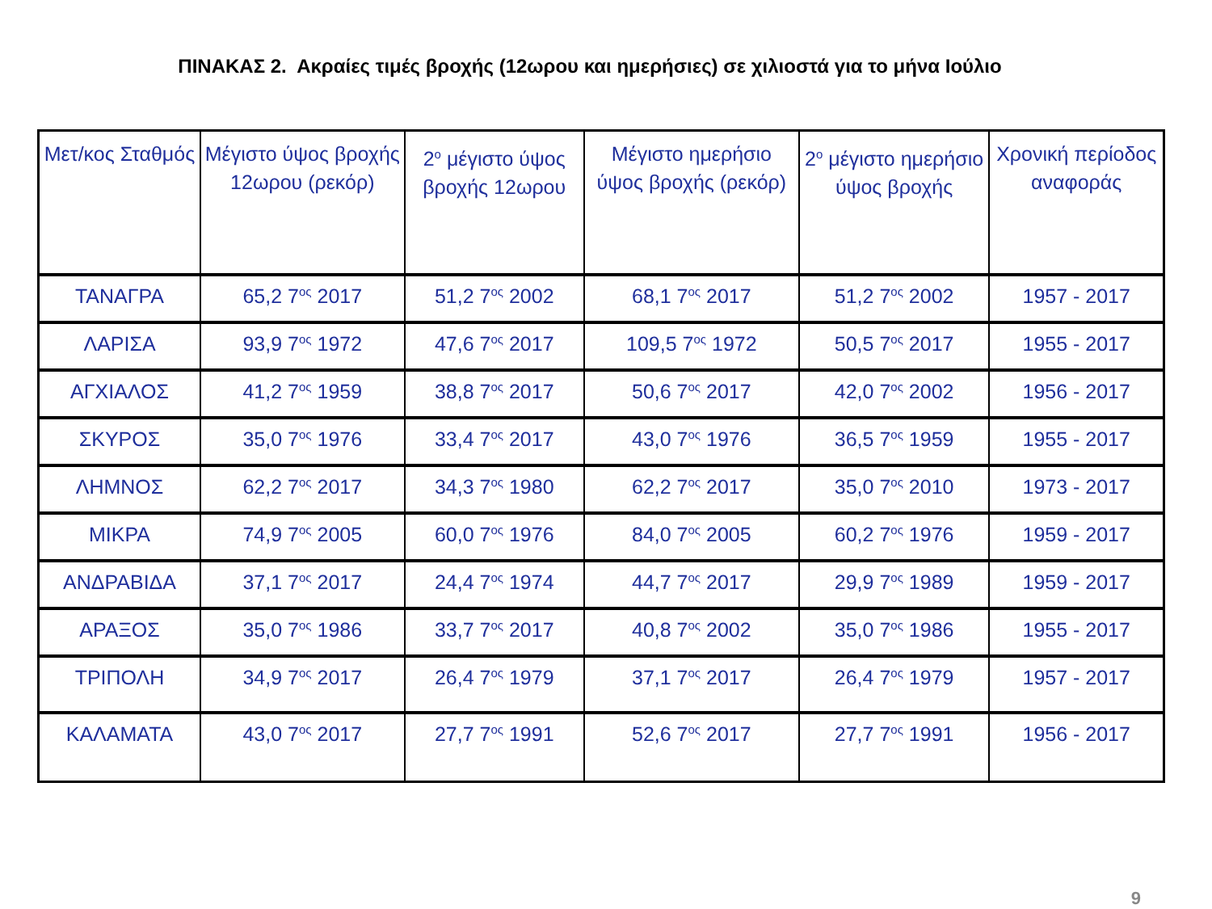ΠΙΝΑΚΑΣ 2. Ακραίες τιμές βροχής (12ωρου και ημερήσιες) σε χιλιοστά για το μήνα Ιούλιο
| Μετ/κος Σταθμός | Μέγιστο ύψος βροχής 12ωρου (ρεκόρ) | 2<sup>ο</sup> μέγιστο ύψος βροχής 12ωρου | Μέγιστο ημερήσιο ύψος βροχής (ρεκόρ) | 2<sup>ο</sup> μέγιστο ημερήσιο ύψος βροχής | Χρονική περίοδος αναφοράς |
| --- | --- | --- | --- | --- | --- |
| ΤΑΝΑΓΡΑ | 65,2 7<sup>ος</sup> 2017 | 51,2 7<sup>ος</sup> 2002 | 68,1 7<sup>ος</sup> 2017 | 51,2 7<sup>ος</sup> 2002 | 1957 - 2017 |
| ΛΑΡΙΣΑ | 93,9 7<sup>ος</sup> 1972 | 47,6 7<sup>ος</sup> 2017 | 109,5 7<sup>ος</sup> 1972 | 50,5 7<sup>ος</sup> 2017 | 1955 - 2017 |
| ΑΓΧΙΑΛΟΣ | 41,2 7<sup>ος</sup> 1959 | 38,8 7<sup>ος</sup> 2017 | 50,6 7<sup>ος</sup> 2017 | 42,0 7<sup>ος</sup> 2002 | 1956 - 2017 |
| ΣΚΥΡΟΣ | 35,0 7<sup>ος</sup> 1976 | 33,4 7<sup>ος</sup> 2017 | 43,0 7<sup>ος</sup> 1976 | 36,5 7<sup>ος</sup> 1959 | 1955 - 2017 |
| ΛΗΜΝΟΣ | 62,2 7<sup>ος</sup> 2017 | 34,3 7<sup>ος</sup> 1980 | 62,2 7<sup>ος</sup> 2017 | 35,0 7<sup>ος</sup> 2010 | 1973 - 2017 |
| ΜΙΚΡΑ | 74,9 7<sup>ος</sup> 2005 | 60,0 7<sup>ος</sup> 1976 | 84,0 7<sup>ος</sup> 2005 | 60,2 7<sup>ος</sup> 1976 | 1959 - 2017 |
| ΑΝΔΡΑΒΙΔΑ | 37,1 7<sup>ος</sup> 2017 | 24,4 7<sup>ος</sup> 1974 | 44,7 7<sup>ος</sup> 2017 | 29,9 7<sup>ος</sup> 1989 | 1959 - 2017 |
| ΑΡΑΞΟΣ | 35,0 7<sup>ος</sup> 1986 | 33,7 7<sup>ος</sup> 2017 | 40,8 7<sup>ος</sup> 2002 | 35,0 7<sup>ος</sup> 1986 | 1955 - 2017 |
| ΤΡΙΠΟΛΗ | 34,9 7<sup>ος</sup> 2017 | 26,4 7<sup>ος</sup> 1979 | 37,1 7<sup>ος</sup> 2017 | 26,4 7<sup>ος</sup> 1979 | 1957 - 2017 |
| ΚΑΛΑΜΑΤΑ | 43,0 7<sup>ος</sup> 2017 | 27,7 7<sup>ος</sup> 1991 | 52,6 7<sup>ος</sup> 2017 | 27,7 7<sup>ος</sup> 1991 | 1956 - 2017 |
9